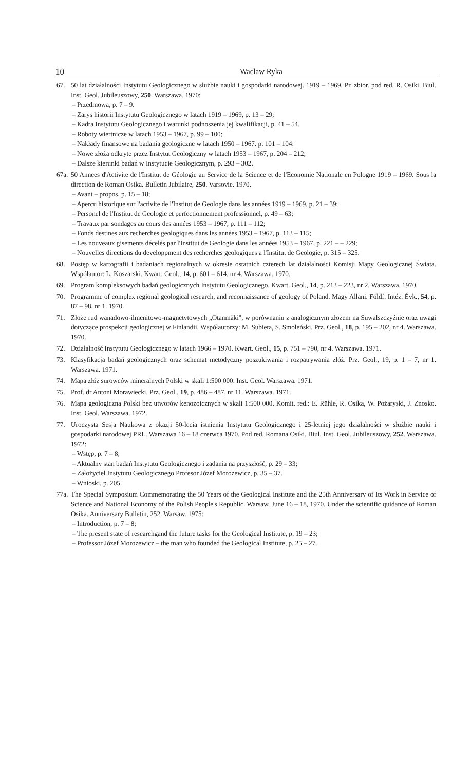10 Wacław Ryka
67. 50 lat działalności Instytutu Geologicznego w służbie nauki i gospodarki narodowej. 1919 – 1969. Pr. zbior. pod red. R. Osiki. Biul. Inst. Geol. Jubileuszowy, 250. Warszawa. 1970:
– Przedmowa, p. 7 – 9.
– Zarys historii Instytutu Geologicznego w latach 1919 – 1969, p. 13 – 29;
– Kadra Instytutu Geologicznego i warunki podnoszenia jej kwalifikacji, p. 41 – 54.
– Roboty wiertnicze w latach 1953 – 1967, p. 99 – 100;
– Nakłady finansowe na badania geologiczne w latach 1950 – 1967. p. 101 – 104:
– Nowe złoża odkryte przez Instytut Geologiczny w latach 1953 – 1967, p. 204 – 212;
– Dalsze kierunki badań w Instytucie Geologicznym, p. 293 – 302.
67a.
50 Annees d'Activite de l'Institut de Géologie au Service de la Science et de l'Economie Nationale en Pologne 1919 – 1969. Sous la direction de Roman Osika. Bulletin Jubilaire, 250. Varsovie. 1970.
– Avant – propos, p. 15 – 18;
– Apercu historique sur l'activite de l'Institut de Geologie dans les années 1919 – 1969, p. 21 – 39;
– Personel de l'Institut de Geologie et perfectionnement professionnel, p. 49 – 63;
– Travaux par sondages au cours des années 1953 – 1967, p. 111 – 112;
– Fonds destines aux recherches geologiques dans les années 1953 – 1967, p. 113 – 115;
– Les nouveaux gisements décelés par l'Institut de Geologie dans les années 1953 – 1967, p. 221 – – 229;
– Nouvelles directions du developpment des recherches geologiques a l'Institut de Geologie, p. 315 – 325.
68. Postęp w kartografii i badaniach regionalnych w okresie ostatnich czterech lat działalności Komisji Mapy Geologicznej Świata. Współautor: L. Koszarski. Kwart. Geol., 14, p. 601 – 614, nr 4. Warszawa. 1970.
69. Program kompleksowych badań geologicznych Instytutu Geologicznego. Kwart. Geol., 14, p. 213 – 223, nr 2. Warszawa. 1970.
70. Programme of complex regional geological research, and reconnaissance of geology of Poland. Magy Allani. Földf. Intéz. Évk., 54, p. 87 – 98, nr 1. 1970.
71. Złoże rud wanadowo-ilmenitowo-magnetytowych „Otanmäki", w porównaniu z analogicznym złożem na Suwalszczyźnie oraz uwagi dotyczące prospekcji geologicznej w Finlandii. Współautorzy: M. Subieta, S. Smoleński. Prz. Geol., 18, p. 195 – 202, nr 4. Warszawa. 1970.
72. Działalność Instytutu Geologicznego w latach 1966 – 1970. Kwart. Geol., 15, p. 751 – 790, nr 4. Warszawa. 1971.
73. Klasyfikacja badań geologicznych oraz schemat metodyczny poszukiwania i rozpatrywania złóż. Prz. Geol., 19, p. 1 – 7, nr 1. Warszawa. 1971.
74. Mapa złóż surowców mineralnych Polski w skali 1:500 000. Inst. Geol. Warszawa. 1971.
75. Prof. dr Antoni Morawiecki. Prz. Geol., 19, p. 486 – 487, nr 11. Warszawa. 1971.
76. Mapa geologiczna Polski bez utworów kenozoicznych w skali 1:500 000. Komit. red.: E. Rühle, R. Osika, W. Pożaryski, J. Znosko. Inst. Geol. Warszawa. 1972.
77. Uroczysta Sesja Naukowa z okazji 50-lecia istnienia Instytutu Geologicznego i 25-letniej jego działalności w służbie nauki i gospodarki narodowej PRL. Warszawa 16 – 18 czerwca 1970. Pod red. Romana Osiki. Biul. Inst. Geol. Jubileuszowy, 252. Warszawa. 1972:
– Wstęp, p. 7 – 8;
– Aktualny stan badań Instytutu Geologicznego i zadania na przyszłość, p. 29 – 33;
– Założyciel Instytutu Geologicznego Profesor Józef Morozewicz, p. 35 – 37.
– Wnioski, p. 205.
77a.
The Special Symposium Commemorating the 50 Years of the Geological Institute and the 25th Anniversary of Its Work in Service of Science and National Economy of the Polish People's Republic. Warsaw, June 16 – 18, 1970. Under the scientific quidance of Roman Osika. Anniversary Bulletin, 252. Warsaw. 1975:
– Introduction, p. 7 – 8;
– The present state of researchgand the future tasks for the Geological Institute, p. 19 – 23;
– Professor Józef Morozewicz – the man who founded the Geological Institute, p. 25 – 27.